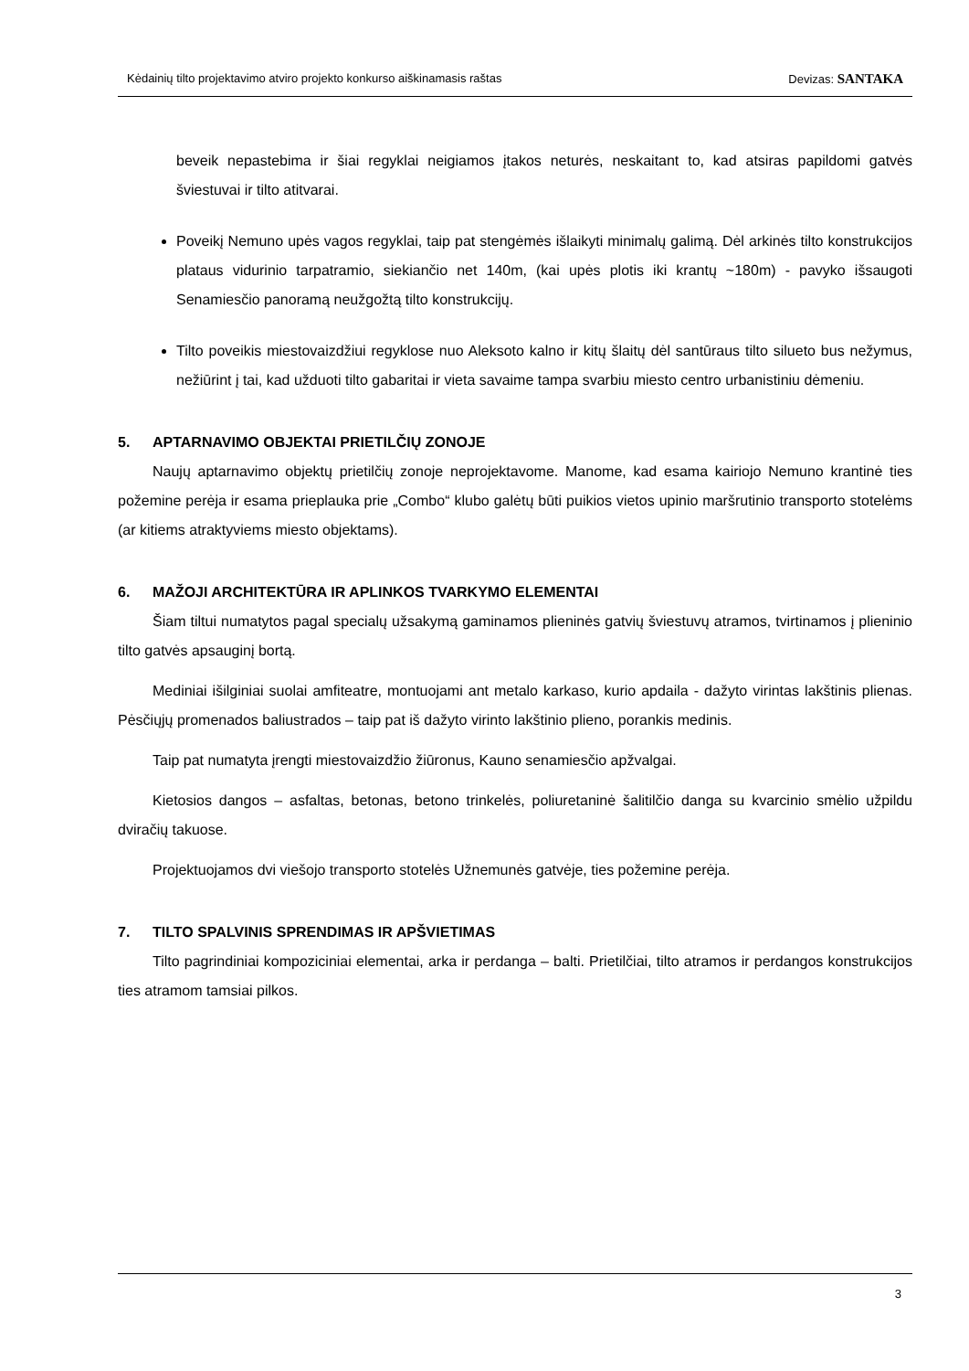Kėdainių tilto projektavimo atviro projekto konkurso aiškinamasis raštas Devizas: SANTAKA
beveik nepastebima ir šiai regyklai neigiamos įtakos neturės, neskaitant to, kad atsiras papildomi gatvės šviestuvai ir tilto atitvarai.
Poveikį Nemuno upės vagos regyklai, taip pat stengėmės išlaikyti minimalų galimą. Dėl arkinės tilto konstrukcijos plataus vidurinio tarpatramio, siekiančio net 140m, (kai upės plotis iki krantų ~180m) - pavyko išsaugoti Senamiesčio panoramą neužgožtą tilto konstrukcijų.
Tilto poveikis miestovaizdžiui regyklose nuo Aleksoto kalno ir kitų šlaitų dėl santūraus tilto silueto bus nežymus, nežiūrint į tai, kad užduoti tilto gabaritai ir vieta savaime tampa svarbiu miesto centro urbanistiniu dėmeniu.
5. APTARNAVIMO OBJEKTAI PRIETILČIŲ ZONOJE
Naujų aptarnavimo objektų prietilčių zonoje neprojektavome. Manome, kad esama kairiojo Nemuno krantinė ties požemine perėja ir esama prieplauka prie „Combo“ klubo galėtų būti puikios vietos upinio maršrutinio transporto stotelėms (ar kitiems atraktyviems miesto objektams).
6. MAŽOJI ARCHITEKTŪRA IR APLINKOS TVARKYMO ELEMENTAI
Šiam tiltui numatytos pagal specialų užsakymą gaminamos plieninės gatvių šviestuvų atramos, tvirtinamos į plieninio tilto gatvės apsauginį bortą.
Mediniai išilginiai suolai amfiteatre, montuojami ant metalo karkaso, kurio apdaila - dažyto virintas lakštinis plienas. Pėsčiųjų promenados baliustrados – taip pat iš dažyto virinto lakštinio plieno, porankis medinis.
Taip pat numatyta įrengti miestovaizdžio žiūronus, Kauno senamiesčio apžvalgai.
Kietosios dangos – asfaltas, betonas, betono trinkelės, poliuretaninė šalitilčio danga su kvarcinio smėlio užpildu dviračių takuose.
Projektuojamos dvi viešojo transporto stotelės Užnemunės gatvėje, ties požemine perėja.
7. TILTO SPALVINIS SPRENDIMAS IR APŠVIETIMAS
Tilto pagrindiniai kompoziciniai elementai, arka ir perdanga – balti. Prietilčiai, tilto atramos ir perdangos konstrukcijos ties atramom tamsiai pilkos.
3